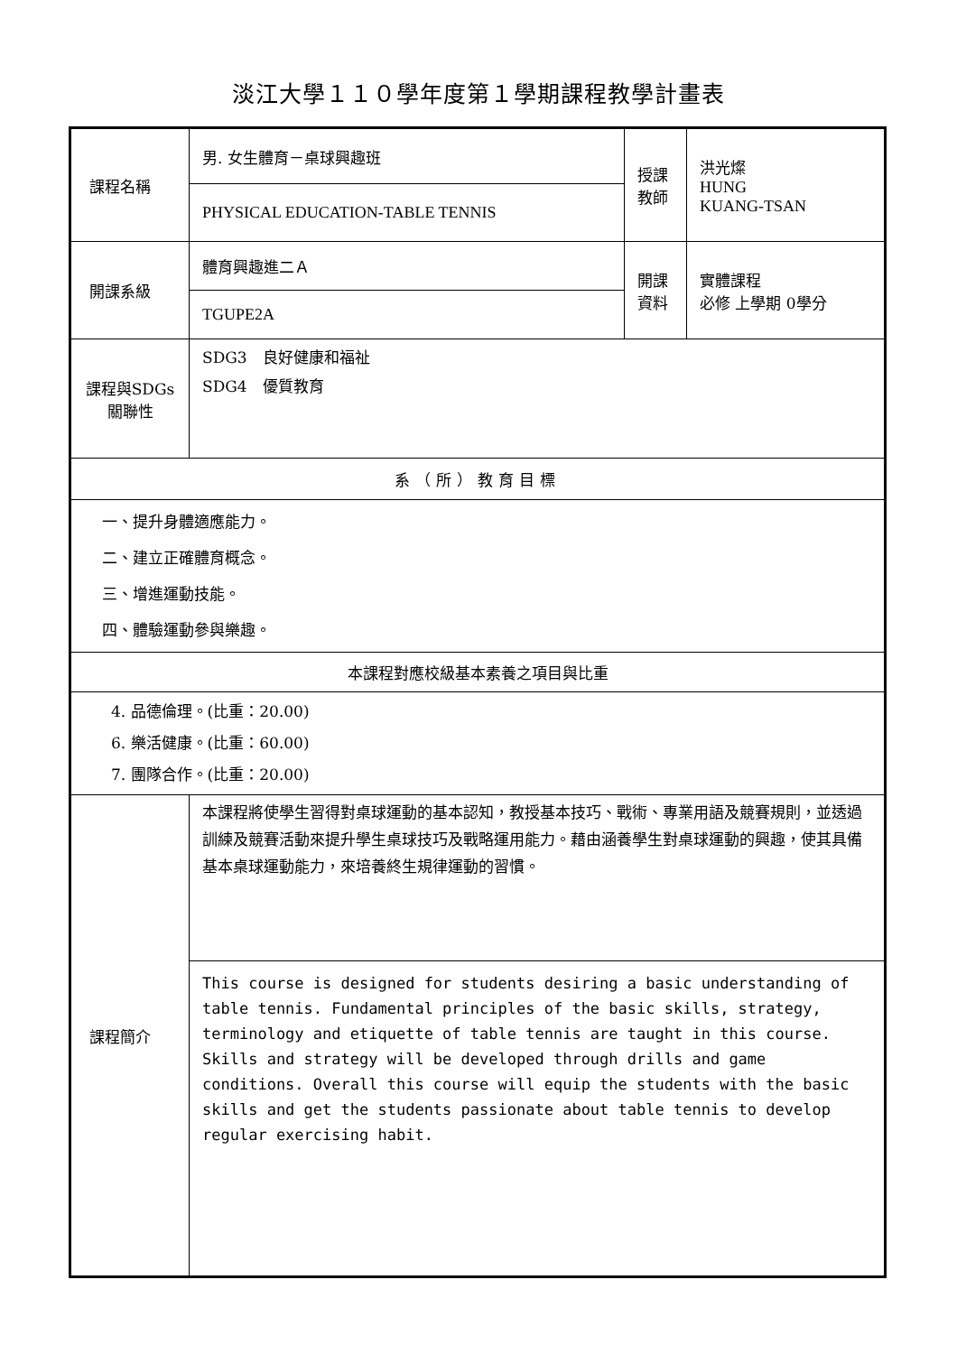淡江大學１１０學年度第１學期課程教學計畫表
| 課程名稱 | 男. 女生體育－桌球興趣班 | 授課 教師 | 洪光燦 HUNG KUANG-TSAN |
| | PHYSICAL EDUCATION-TABLE TENNIS | | |
| 開課系級 | 體育興趣進二Ａ | 開課 資料 | 實體課程 必修 上學期 0學分 |
| | TGUPE2A | | |
| 課程與SDGs 關聯性 | SDG3 良好健康和福祉 SDG4 優質教育 | | |
| 系（所）教育目標 | | | |
| 一、提升身體適應能力。 二、建立正確體育概念。 三、增進運動技能。 四、體驗運動參與樂趣。 | | | |
| 本課程對應校級基本素養之項目與比重 | | | |
| 4. 品德倫理。(比重：20.00) 6. 樂活健康。(比重：60.00) 7. 團隊合作。(比重：20.00) | | | |
| 課程簡介 | 本課程將使學生習得對桌球運動的基本認知，教授基本技巧、戰術、專業用語及競賽規則，並透過訓練及競賽活動來提升學生桌球技巧及戰略運用能力。藉由涵養學生對桌球運動的興趣，使其具備基本桌球運動能力，來培養終生規律運動的習慣。 | | |
| | This course is designed for students desiring a basic understanding of table tennis. Fundamental principles of the basic skills, strategy, terminology and etiquette of table tennis are taught in this course. Skills and strategy will be developed through drills and game conditions. Overall this course will equip the students with the basic skills and get the students passionate about table tennis to develop regular exercising habit. | | |